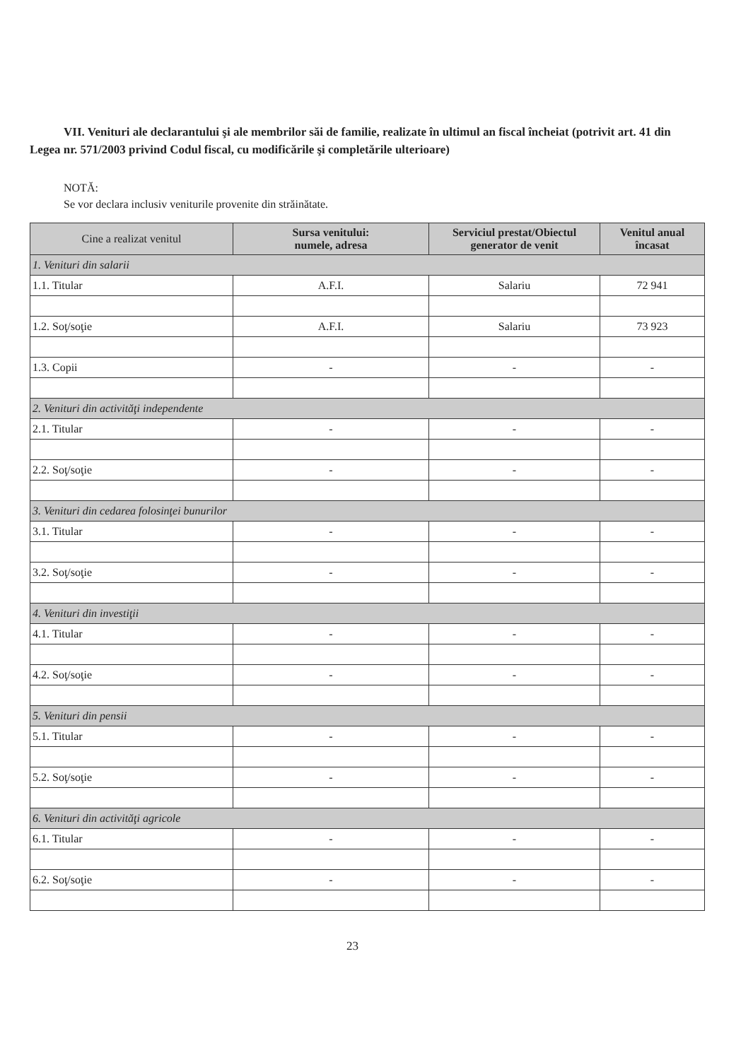VII. Venituri ale declarantului şi ale membrilor săi de familie, realizate în ultimul an fiscal încheiat (potrivit art. 41 din Legea nr. 571/2003 privind Codul fiscal, cu modificările şi completările ulterioare)
NOTĂ:
Se vor declara inclusiv veniturile provenite din străinătate.
| Cine a realizat venitul | Sursa venitului: numele, adresa | Serviciul prestat/Obiectul generator de venit | Venitul anual încasat |
| --- | --- | --- | --- |
| 1. Venituri din salarii | | | |
| 1.1. Titular | A.F.I. | Salariu | 72 941 |
| 1.2. Soţ/soţie | A.F.I. | Salariu | 73 923 |
| 1.3. Copii | - | - | - |
| 2. Venituri din activităţi independente | | | |
| 2.1. Titular | - | - | - |
| 2.2. Soţ/soţie | - | - | - |
| 3. Venituri din cedarea folosinţei bunurilor | | | |
| 3.1. Titular | - | - | - |
| 3.2. Soţ/soţie | - | - | - |
| 4. Venituri din investiţii | | | |
| 4.1. Titular | - | - | - |
| 4.2. Soţ/soţie | - | - | - |
| 5. Venituri din pensii | | | |
| 5.1. Titular | - | - | - |
| 5.2. Soţ/soţie | - | - | - |
| 6. Venituri din activităţi agricole | | | |
| 6.1. Titular | - | - | - |
| 6.2. Soţ/soţie | - | - | - |
23